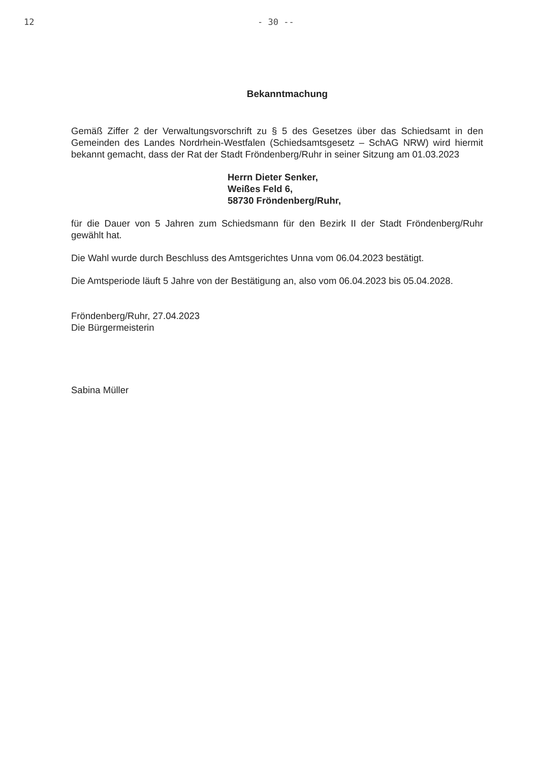12 - 30 --
Bekanntmachung
Gemäß Ziffer 2 der Verwaltungsvorschrift zu § 5 des Gesetzes über das Schiedsamt in den Gemeinden des Landes Nordrhein-Westfalen (Schiedsamtsgesetz – SchAG NRW) wird hiermit bekannt gemacht, dass der Rat der Stadt Fröndenberg/Ruhr in seiner Sitzung am 01.03.2023
Herrn Dieter Senker,
Weißes Feld 6,
58730 Fröndenberg/Ruhr,
für die Dauer von 5 Jahren zum Schiedsmann für den Bezirk II der Stadt Fröndenberg/Ruhr gewählt hat.
Die Wahl wurde durch Beschluss des Amtsgerichtes Unna vom 06.04.2023 bestätigt.
Die Amtsperiode läuft 5 Jahre von der Bestätigung an, also vom 06.04.2023 bis 05.04.2028.
Fröndenberg/Ruhr, 27.04.2023
Die Bürgermeisterin
Sabina Müller